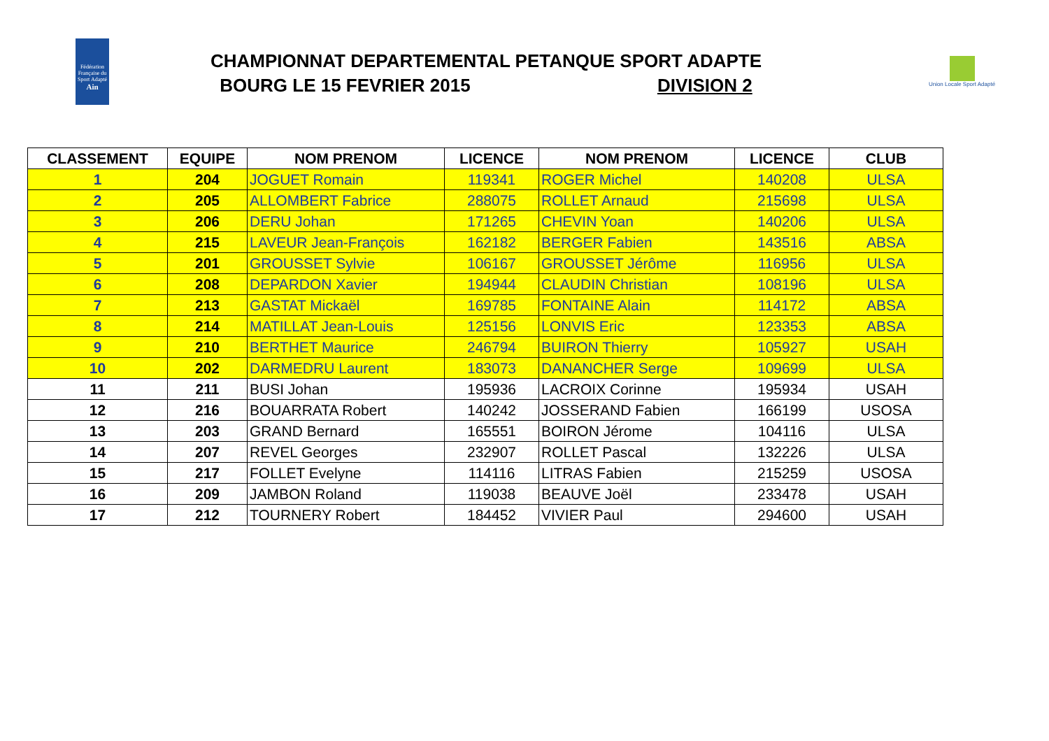Fédération Française du Sport Adapté
Ain
CHAMPIONNAT DEPARTEMENTAL PETANQUE SPORT ADAPTE
BOURG LE 15 FEVRIER 2015 DIVISION 2
Union Locale Sport Adapté
| CLASSEMENT | EQUIPE | NOM PRENOM | LICENCE | NOM PRENOM | LICENCE | CLUB |
| --- | --- | --- | --- | --- | --- | --- |
| 1 | 204 | JOGUET Romain | 119341 | ROGER Michel | 140208 | ULSA |
| 2 | 205 | ALLOMBERT Fabrice | 288075 | ROLLET Arnaud | 215698 | ULSA |
| 3 | 206 | DERU Johan | 171265 | CHEVIN Yoan | 140206 | ULSA |
| 4 | 215 | LAVEUR Jean-François | 162182 | BERGER Fabien | 143516 | ABSA |
| 5 | 201 | GROUSSET Sylvie | 106167 | GROUSSET Jérôme | 116956 | ULSA |
| 6 | 208 | DEPARDON Xavier | 194944 | CLAUDIN Christian | 108196 | ULSA |
| 7 | 213 | GASTAT Mickaël | 169785 | FONTAINE Alain | 114172 | ABSA |
| 8 | 214 | MATILLAT Jean-Louis | 125156 | LONVIS Eric | 123353 | ABSA |
| 9 | 210 | BERTHET Maurice | 246794 | BUIRON Thierry | 105927 | USAH |
| 10 | 202 | DARMEDRU Laurent | 183073 | DANANCHER Serge | 109699 | ULSA |
| 11 | 211 | BUSI Johan | 195936 | LACROIX Corinne | 195934 | USAH |
| 12 | 216 | BOUARRATA Robert | 140242 | JOSSERAND Fabien | 166199 | USOSA |
| 13 | 203 | GRAND Bernard | 165551 | BOIRON Jérome | 104116 | ULSA |
| 14 | 207 | REVEL Georges | 232907 | ROLLET Pascal | 132226 | ULSA |
| 15 | 217 | FOLLET Evelyne | 114116 | LITRAS Fabien | 215259 | USOSA |
| 16 | 209 | JAMBON Roland | 119038 | BEAUVE Joël | 233478 | USAH |
| 17 | 212 | TOURNERY Robert | 184452 | VIVIER Paul | 294600 | USAH |